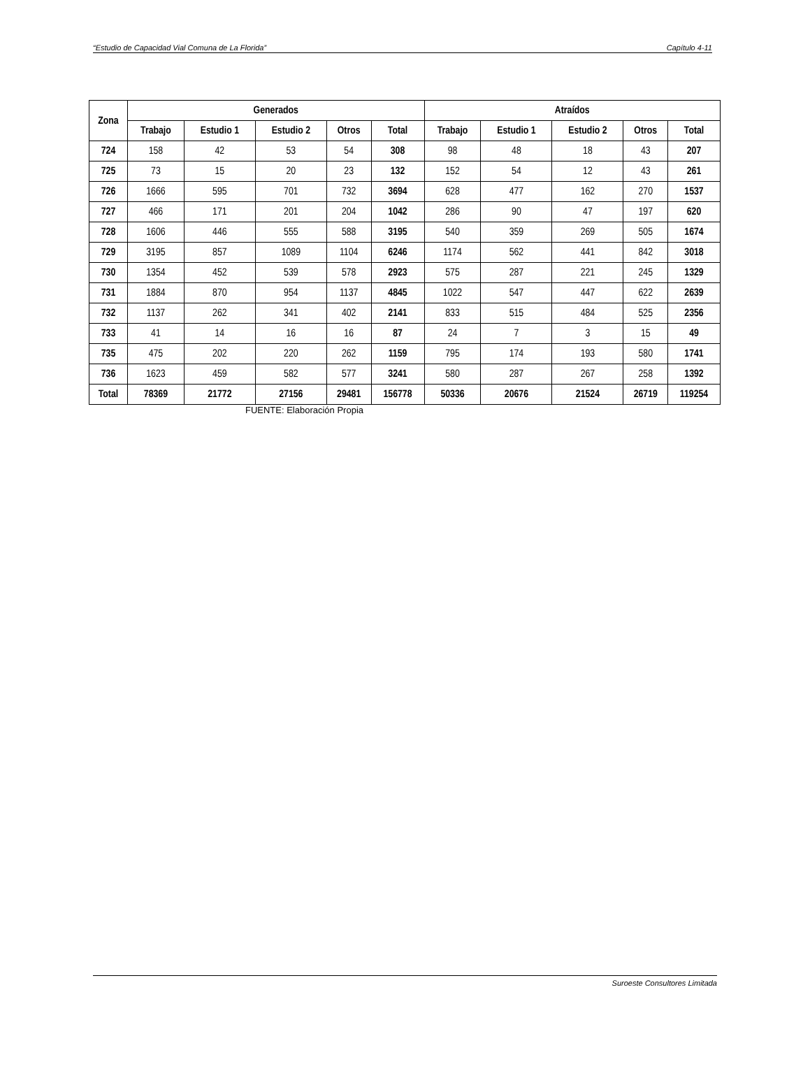“Estudio de Capacidad Vial Comuna de La Florida” Capítulo 4-11
| Zona | Generados | | | | | Atraídos | | | | |
| --- | --- | --- | --- | --- | --- | --- | --- | --- | --- | --- |
| | Trabajo | Estudio 1 | Estudio 2 | Otros | Total | Trabajo | Estudio 1 | Estudio 2 | Otros | Total |
| 724 | 158 | 42 | 53 | 54 | 308 | 98 | 48 | 18 | 43 | 207 |
| 725 | 73 | 15 | 20 | 23 | 132 | 152 | 54 | 12 | 43 | 261 |
| 726 | 1666 | 595 | 701 | 732 | 3694 | 628 | 477 | 162 | 270 | 1537 |
| 727 | 466 | 171 | 201 | 204 | 1042 | 286 | 90 | 47 | 197 | 620 |
| 728 | 1606 | 446 | 555 | 588 | 3195 | 540 | 359 | 269 | 505 | 1674 |
| 729 | 3195 | 857 | 1089 | 1104 | 6246 | 1174 | 562 | 441 | 842 | 3018 |
| 730 | 1354 | 452 | 539 | 578 | 2923 | 575 | 287 | 221 | 245 | 1329 |
| 731 | 1884 | 870 | 954 | 1137 | 4845 | 1022 | 547 | 447 | 622 | 2639 |
| 732 | 1137 | 262 | 341 | 402 | 2141 | 833 | 515 | 484 | 525 | 2356 |
| 733 | 41 | 14 | 16 | 16 | 87 | 24 | 7 | 3 | 15 | 49 |
| 735 | 475 | 202 | 220 | 262 | 1159 | 795 | 174 | 193 | 580 | 1741 |
| 736 | 1623 | 459 | 582 | 577 | 3241 | 580 | 287 | 267 | 258 | 1392 |
| Total | 78369 | 21772 | 27156 | 29481 | 156778 | 50336 | 20676 | 21524 | 26719 | 119254 |
FUENTE: Elaboración Propia
Suroeste Consultores Limitada